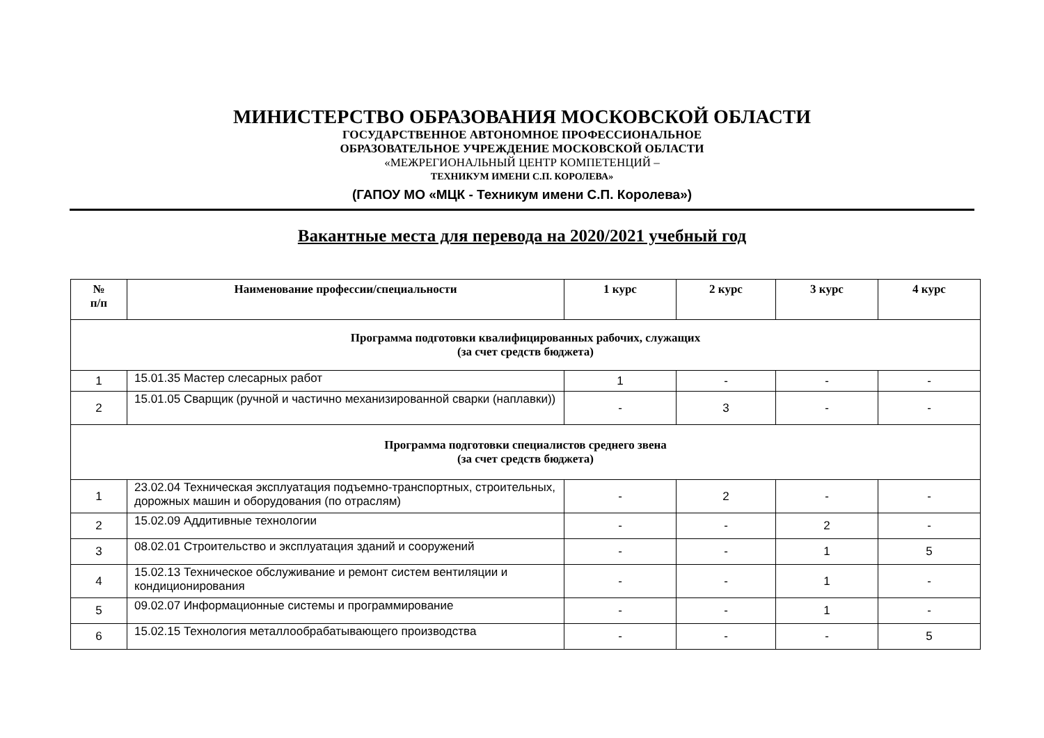МИНИСТЕРСТВО ОБРАЗОВАНИЯ МОСКОВСКОЙ ОБЛАСТИ
ГОСУДАРСТВЕННОЕ АВТОНОМНОЕ ПРОФЕССИОНАЛЬНОЕ
ОБРАЗОВАТЕЛЬНОЕ УЧРЕЖДЕНИЕ МОСКОВСКОЙ ОБЛАСТИ
«МЕЖРЕГИОНАЛЬНЫЙ ЦЕНТР КОМПЕТЕНЦИЙ –
ТЕХНИКУМ ИМЕНИ С.П. КОРОЛЕВА»
(ГАПОУ МО «МЦК - Техникум имени С.П. Королева»)
Вакантные места для перевода на 2020/2021 учебный год
| № п/п | Наименование профессии/специальности | 1 курс | 2 курс | 3 курс | 4 курс |
| --- | --- | --- | --- | --- | --- |
| Программа подготовки квалифицированных рабочих, служащих (за счет средств бюджета) | | | | | |
| 1 | 15.01.35 Мастер слесарных работ | 1 | - | - | - |
| 2 | 15.01.05 Сварщик (ручной и частично механизированной сварки (наплавки)) | - | 3 | - | - |
| Программа подготовки специалистов среднего звена (за счет средств бюджета) | | | | | |
| 1 | 23.02.04 Техническая эксплуатация подъемно-транспортных, строительных, дорожных машин и оборудования (по отраслям) | - | 2 | - | - |
| 2 | 15.02.09 Аддитивные технологии | - | - | 2 | - |
| 3 | 08.02.01 Строительство и эксплуатация зданий и сооружений | - | - | 1 | 5 |
| 4 | 15.02.13 Техническое обслуживание и ремонт систем вентиляции и кондиционирования | - | - | 1 | - |
| 5 | 09.02.07 Информационные системы и программирование | - | - | 1 | - |
| 6 | 15.02.15 Технология металлообрабатывающего производства | - | - | - | 5 |